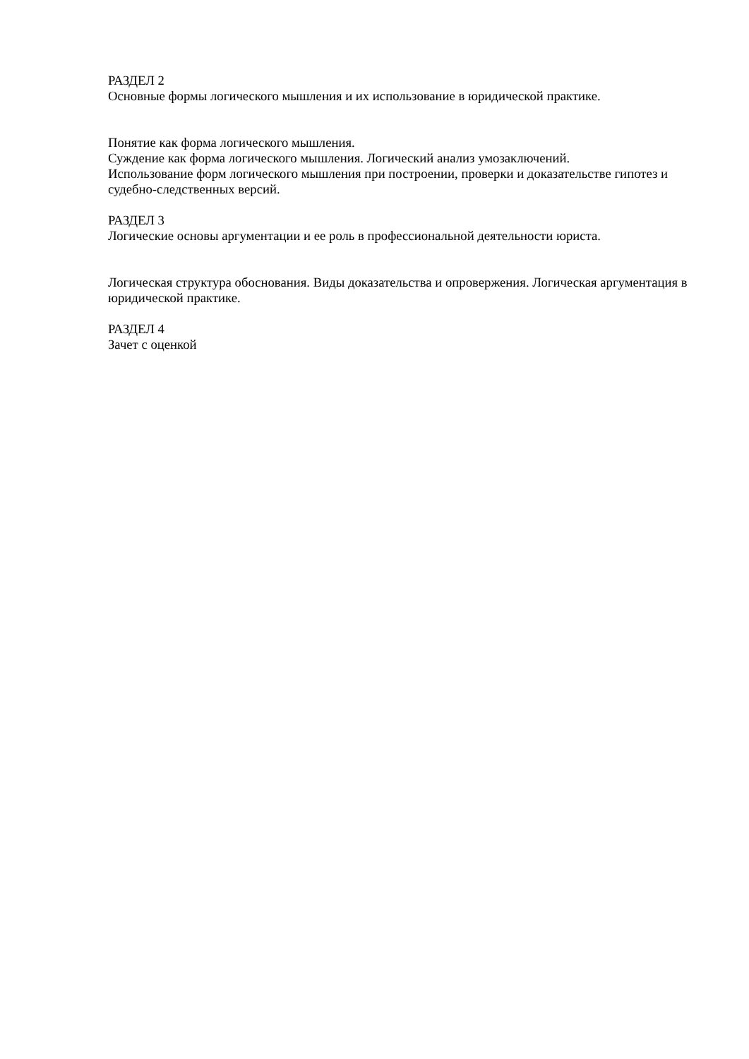РАЗДЕЛ 2
Основные формы логического мышления и их использование в юридической практике.
Понятие как форма логического мышления.
Суждение как форма логического мышления. Логический анализ умозаключений.
Использование форм логического мышления при построении, проверки и доказательстве гипотез и судебно-следственных версий.
РАЗДЕЛ 3
Логические основы аргументации и ее роль в профессиональной деятельности юриста.
Логическая структура обоснования. Виды доказательства и опровержения. Логическая аргументация в юридической практике.
РАЗДЕЛ 4
Зачет с оценкой